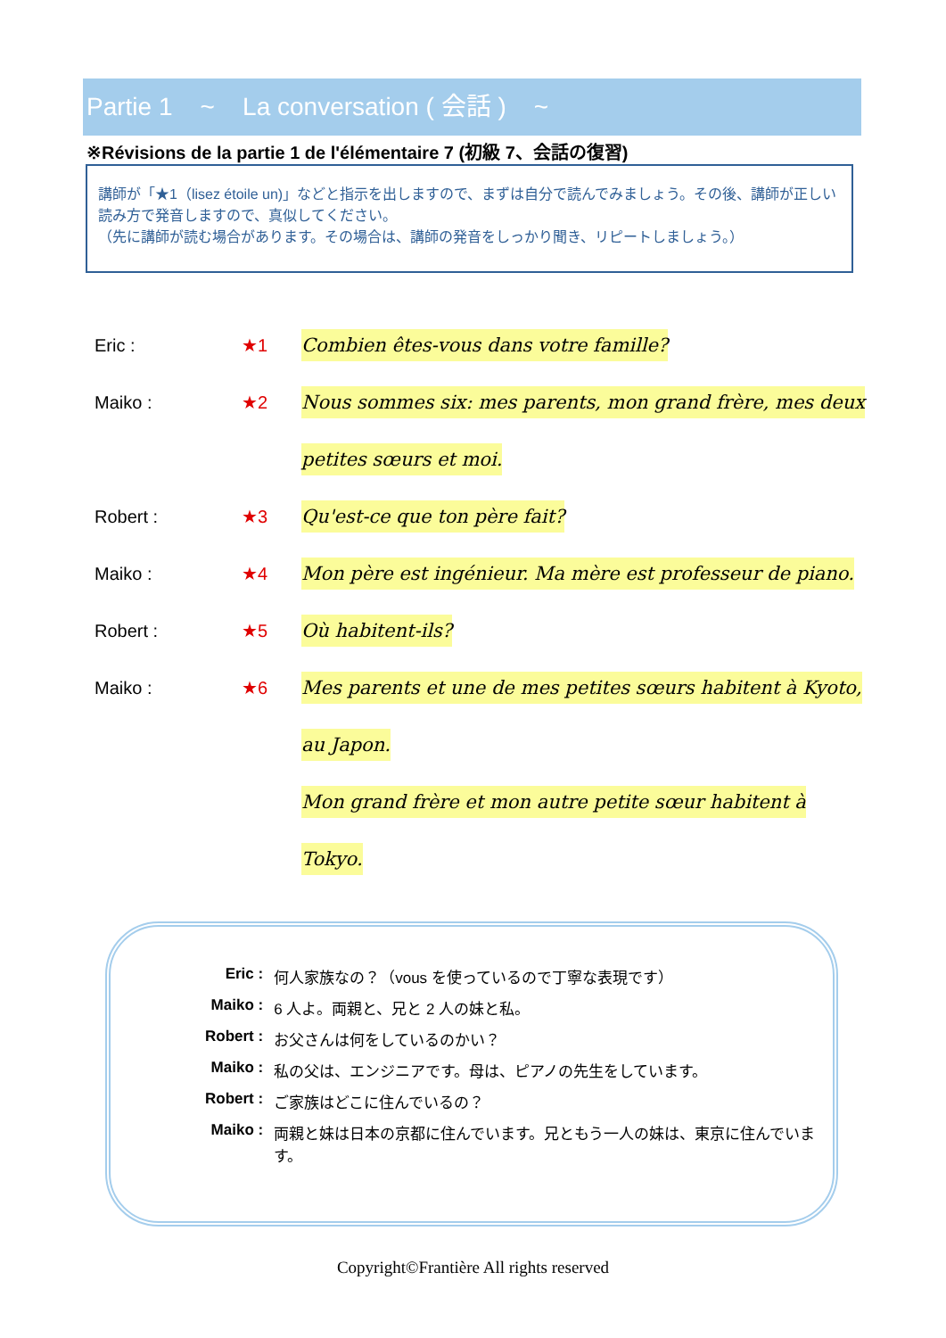Partie 1 ~ La conversation ( 会話 ) ~
※Révisions de la partie 1 de l'élémentaire 7 (初級 7、会話の復習)
講師が「★1（lisez étoile un)」などと指示を出しますので、まずは自分で読んでみましょう。その後、講師が正しい読み方で発音しますので、真似してください。
（先に講師が読む場合があります。その場合は、講師の発音をしっかり聞き、リピートしましょう。）
Eric : ★1
Combien êtes-vous dans votre famille?
Maiko : ★2
Nous sommes six: mes parents, mon grand frère, mes deux
petites sœurs et moi.
Robert : ★3
Qu'est-ce que ton père fait?
Maiko : ★4
Mon père est ingénieur. Ma mère est professeur de piano.
Robert : ★5
Où habitent-ils?
Maiko : ★6
Mes parents et une de mes petites sœurs habitent à Kyoto,
au Japon.
Mon grand frère et mon autre petite sœur habitent à
Tokyo.
| Eric : | 何人家族なの？（vous を使っているので丁寧な表現です） |
| Maiko : | 6 人よ。両親と、兄と 2 人の妹と私。 |
| Robert : | お父さんは何をしているのかい？ |
| Maiko : | 私の父は、エンジニアです。母は、ピアノの先生をしています。 |
| Robert : | ご家族はどこに住んでいるの？ |
| Maiko : | 両親と妹は日本の京都に住んでいます。兄ともう一人の妹は、東京に住んでいます。 |
Copyright©Frantière All rights reserved